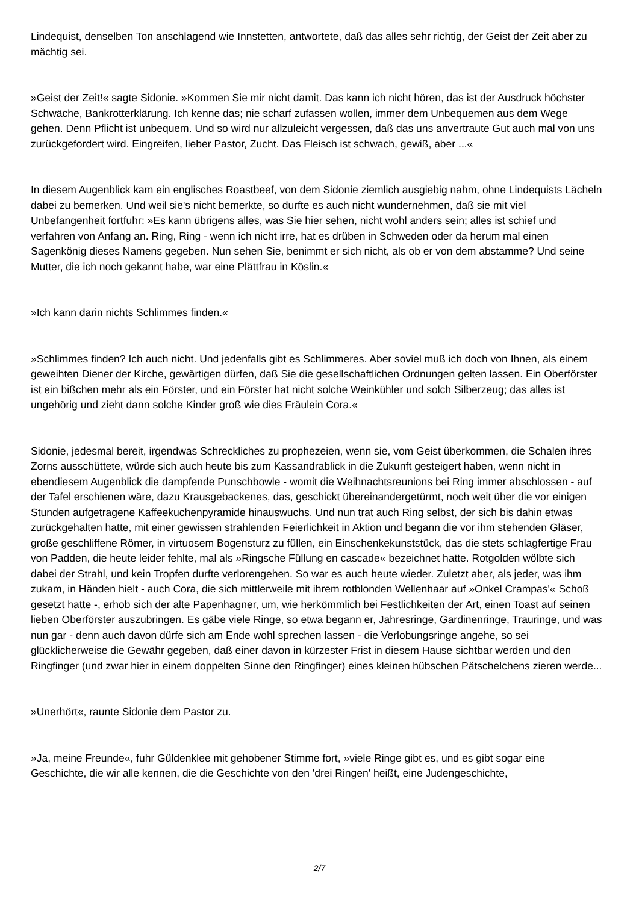Lindequist, denselben Ton anschlagend wie Innstetten, antwortete, daß das alles sehr richtig, der Geist der Zeit aber zu mächtig sei.
»Geist der Zeit!« sagte Sidonie. »Kommen Sie mir nicht damit. Das kann ich nicht hören, das ist der Ausdruck höchster Schwäche, Bankrotterklärung. Ich kenne das; nie scharf zufassen wollen, immer dem Unbequemen aus dem Wege gehen. Denn Pflicht ist unbequem. Und so wird nur allzuleicht vergessen, daß das uns anvertraute Gut auch mal von uns zurückgefordert wird. Eingreifen, lieber Pastor, Zucht. Das Fleisch ist schwach, gewiß, aber ...«
In diesem Augenblick kam ein englisches Roastbeef, von dem Sidonie ziemlich ausgiebig nahm, ohne Lindequists Lächeln dabei zu bemerken. Und weil sie's nicht bemerkte, so durfte es auch nicht wundernehmen, daß sie mit viel Unbefangenheit fortfuhr: »Es kann übrigens alles, was Sie hier sehen, nicht wohl anders sein; alles ist schief und verfahren von Anfang an. Ring, Ring - wenn ich nicht irre, hat es drüben in Schweden oder da herum mal einen Sagenkönig dieses Namens gegeben. Nun sehen Sie, benimmt er sich nicht, als ob er von dem abstamme? Und seine Mutter, die ich noch gekannt habe, war eine Plättfrau in Köslin.«
»Ich kann darin nichts Schlimmes finden.«
»Schlimmes finden? Ich auch nicht. Und jedenfalls gibt es Schlimmeres. Aber soviel muß ich doch von Ihnen, als einem geweihten Diener der Kirche, gewärtigen dürfen, daß Sie die gesellschaftlichen Ordnungen gelten lassen. Ein Oberförster ist ein bißchen mehr als ein Förster, und ein Förster hat nicht solche Weinkühler und solch Silberzeug; das alles ist ungehörig und zieht dann solche Kinder groß wie dies Fräulein Cora.«
Sidonie, jedesmal bereit, irgendwas Schreckliches zu prophezeien, wenn sie, vom Geist überkommen, die Schalen ihres Zorns ausschüttete, würde sich auch heute bis zum Kassandrablick in die Zukunft gesteigert haben, wenn nicht in ebendiesem Augenblick die dampfende Punschbowle - womit die Weihnachtsreunions bei Ring immer abschlossen - auf der Tafel erschienen wäre, dazu Krausgebackenes, das, geschickt übereinandergetürmt, noch weit über die vor einigen Stunden aufgetragene Kaffeekuchenpyramide hinauswuchs. Und nun trat auch Ring selbst, der sich bis dahin etwas zurückgehalten hatte, mit einer gewissen strahlenden Feierlichkeit in Aktion und begann die vor ihm stehenden Gläser, große geschliffene Römer, in virtuosem Bogensturz zu füllen, ein Einschenkekunststück, das die stets schlagfertige Frau von Padden, die heute leider fehlte, mal als »Ringsche Füllung en cascade« bezeichnet hatte. Rotgolden wölbte sich dabei der Strahl, und kein Tropfen durfte verlorengehen. So war es auch heute wieder. Zuletzt aber, als jeder, was ihm zukam, in Händen hielt - auch Cora, die sich mittlerweile mit ihrem rotblonden Wellenhaar auf »Onkel Crampas'« Schoß gesetzt hatte -, erhob sich der alte Papenhagner, um, wie herkömmlich bei Festlichkeiten der Art, einen Toast auf seinen lieben Oberförster auszubringen. Es gäbe viele Ringe, so etwa begann er, Jahresringe, Gardinenringe, Trauringe, und was nun gar - denn auch davon dürfe sich am Ende wohl sprechen lassen - die Verlobungsringe angehe, so sei glücklicherweise die Gewähr gegeben, daß einer davon in kürzester Frist in diesem Hause sichtbar werden und den Ringfinger (und zwar hier in einem doppelten Sinne den Ringfinger) eines kleinen hübschen Pätschelchens zieren werde...
»Unerhört«, raunte Sidonie dem Pastor zu.
»Ja, meine Freunde«, fuhr Güldenklee mit gehobener Stimme fort, »viele Ringe gibt es, und es gibt sogar eine Geschichte, die wir alle kennen, die die Geschichte von den 'drei Ringen' heißt, eine Judengeschichte,
2/7